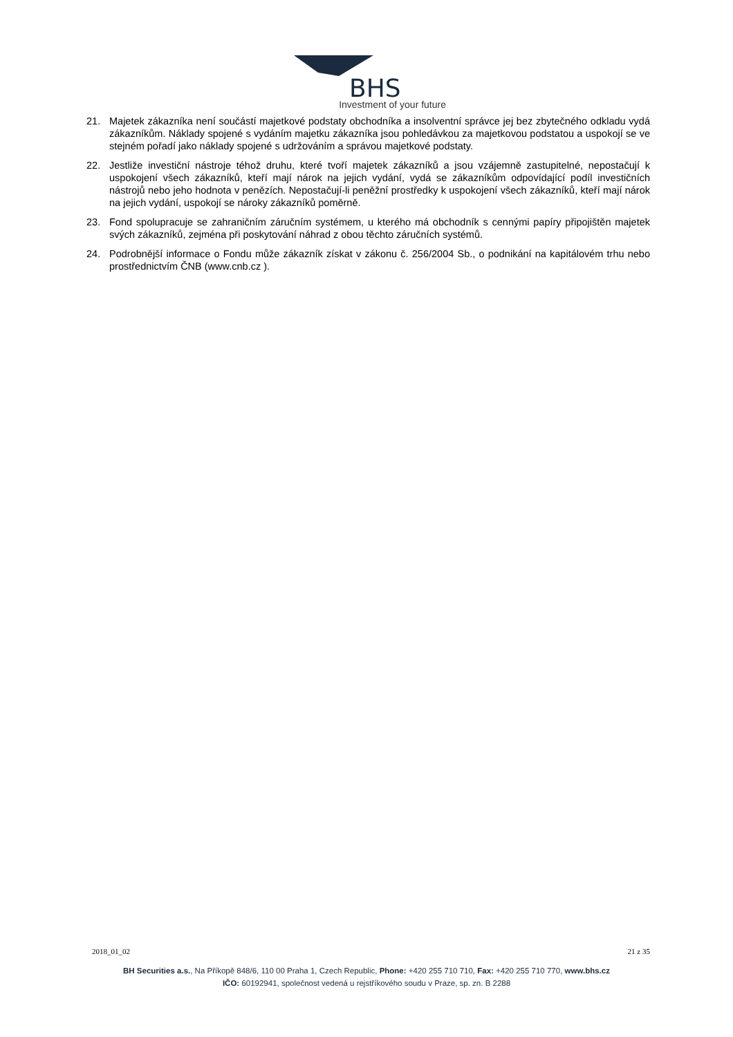BHS
Investment of your future
21. Majetek zákazníka není součástí majetkové podstaty obchodníka a insolventní správce jej bez zbytečného odkladu vydá zákazníkům. Náklady spojené s vydáním majetku zákazníka jsou pohledávkou za majetkovou podstatou a uspokojí se ve stejném pořadí jako náklady spojené s udržováním a správou majetkové podstaty.
22. Jestliže investiční nástroje téhož druhu, které tvoří majetek zákazníků a jsou vzájemně zastupitelné, nepostačují k uspokojení všech zákazníků, kteří mají nárok na jejich vydání, vydá se zákazníkům odpovídající podíl investičních nástrojů nebo jeho hodnota v penězích. Nepostačují-li peněžní prostředky k uspokojení všech zákazníků, kteří mají nárok na jejich vydání, uspokojí se nároky zákazníků poměrně.
23. Fond spolupracuje se zahraničním záručním systémem, u kterého má obchodník s cennými papíry připojištěn majetek svých zákazníků, zejména při poskytování náhrad z obou těchto záručních systémů.
24. Podrobnější informace o Fondu může zákazník získat v zákonu č. 256/2004 Sb., o podnikání na kapitálovém trhu nebo prostřednictvím ČNB (www.cnb.cz ).
2018_01_02 21 z 35
BH Securities a.s., Na Příkopě 848/6, 110 00 Praha 1, Czech Republic, Phone: +420 255 710 710, Fax: +420 255 710 770, www.bhs.cz
IČO: 60192941, společnost vedená u rejstříkového soudu v Praze, sp. zn. B 2288